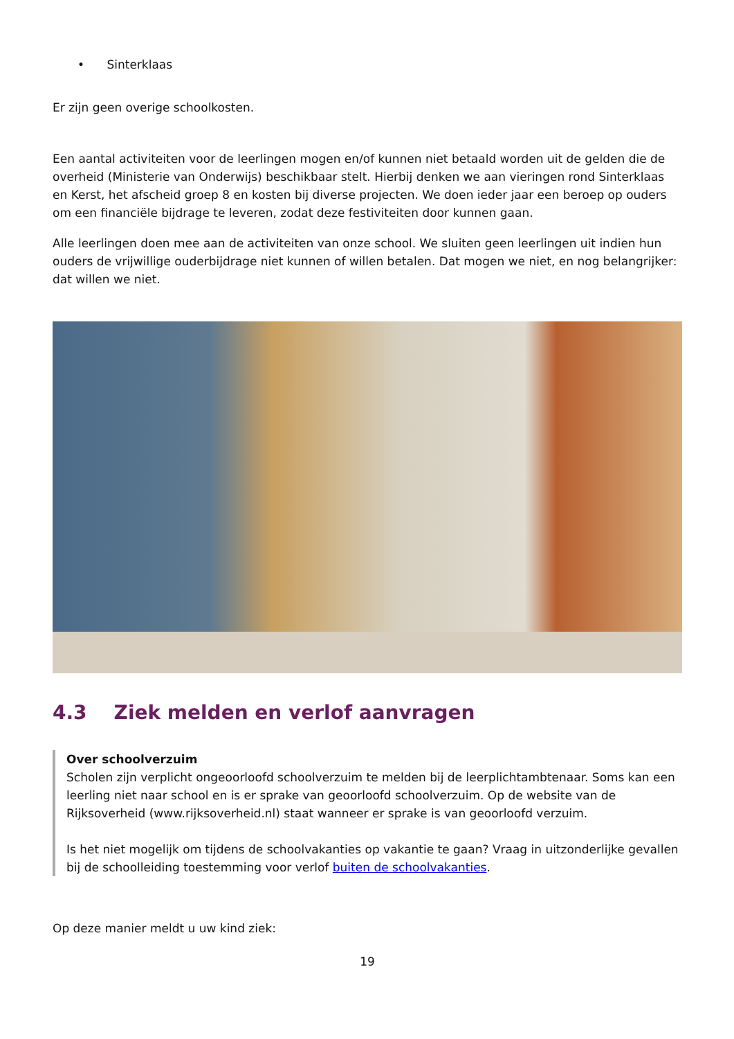• Sinterklaas
Er zijn geen overige schoolkosten.
Een aantal activiteiten voor de leerlingen mogen en/of kunnen niet betaald worden uit de gelden die de overheid (Ministerie van Onderwijs) beschikbaar stelt. Hierbij denken we aan vieringen rond Sinterklaas en Kerst, het afscheid groep 8 en kosten bij diverse projecten. We doen ieder jaar een beroep op ouders om een financiële bijdrage te leveren, zodat deze festiviteiten door kunnen gaan.
Alle leerlingen doen mee aan de activiteiten van onze school. We sluiten geen leerlingen uit indien hun ouders de vrijwillige ouderbijdrage niet kunnen of willen betalen. Dat mogen we niet, en nog belangrijker: dat willen we niet.
4.3 Ziek melden en verlof aanvragen
Over schoolverzuim
Scholen zijn verplicht ongeoorloofd schoolverzuim te melden bij de leerplichtambtenaar. Soms kan een leerling niet naar school en is er sprake van geoorloofd schoolverzuim. Op de website van de Rijksoverheid (www.rijksoverheid.nl) staat wanneer er sprake is van geoorloofd verzuim.
Is het niet mogelijk om tijdens de schoolvakanties op vakantie te gaan? Vraag in uitzonderlijke gevallen bij de schoolleiding toestemming voor verlof buiten de schoolvakanties.
Op deze manier meldt u uw kind ziek:
19